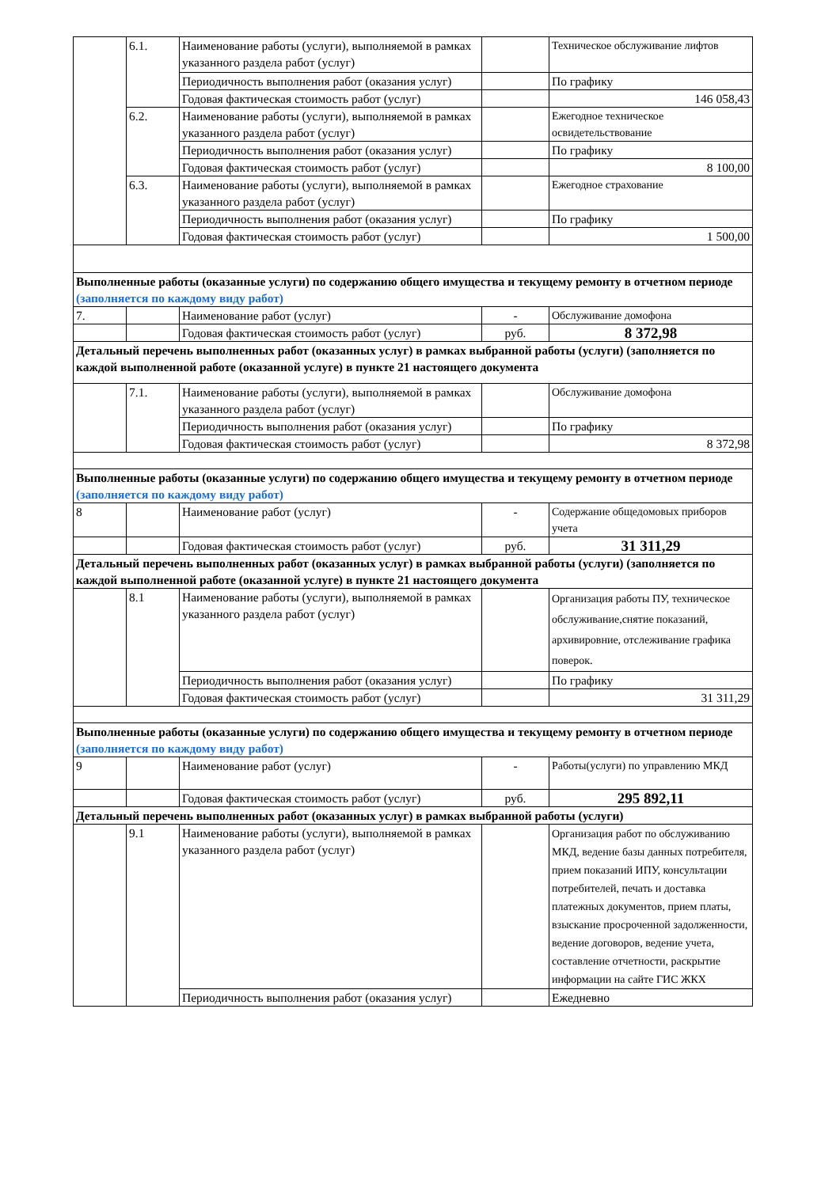| | 6.1. | Наименование работы (услуги), выполняемой в рамках указанного раздела работ (услуг) | | Техническое обслуживание лифтов |
| | | Периодичность выполнения работ (оказания услуг) | | По графику |
| | | Годовая фактическая стоимость работ (услуг) | | 146 058,43 |
| | 6.2. | Наименование работы (услуги), выполняемой в рамках указанного раздела работ (услуг) | | Ежегодное техническое освидетельствование |
| | | Периодичность выполнения работ (оказания услуг) | | По графику |
| | | Годовая фактическая стоимость работ (услуг) | | 8 100,00 |
| | 6.3. | Наименование работы (услуги), выполняемой в рамках указанного раздела работ (услуг) | | Ежегодное страхование |
| | | Периодичность выполнения работ (оказания услуг) | | По графику |
| | | Годовая фактическая стоимость работ (услуг) | | 1 500,00 |
| Выполненные работы (оказанные услуги) по содержанию общего имущества и текущему ремонту в отчетном периоде (заполняется по каждому виду работ) | | | | |
| 7. | | Наименование работ (услуг) | - | Обслуживание домофона |
| | | Годовая фактическая стоимость работ (услуг) | руб. | 8 372,98 |
| Детальный перечень выполненных работ (оказанных услуг) в рамках выбранной работы (услуги) (заполняется по каждой выполненной работе (оказанной услуге) в пункте 21 настоящего документа | | | | |
| | 7.1. | Наименование работы (услуги), выполняемой в рамках указанного раздела работ (услуг) | | Обслуживание домофона |
| | | Периодичность выполнения работ (оказания услуг) | | По графику |
| | | Годовая фактическая стоимость работ (услуг) | | 8 372,98 |
| Выполненные работы (оказанные услуги) по содержанию общего имущества и текущему ремонту в отчетном периоде (заполняется по каждому виду работ) | | | | |
| 8 | | Наименование работ (услуг) | - | Содержание общедомовых приборов учета |
| | | Годовая фактическая стоимость работ (услуг) | руб. | 31 311,29 |
| Детальный перечень выполненных работ (оказанных услуг) в рамках выбранной работы (услуги) (заполняется по каждой выполненной работе (оказанной услуге) в пункте 21 настоящего документа | | | | |
| | 8.1 | Наименование работы (услуги), выполняемой в рамках указанного раздела работ (услуг) | | Организация работы ПУ, техническое обслуживание,снятие показаний, архивировние, отслеживание графика поверок. |
| | | Периодичность выполнения работ (оказания услуг) | | По графику |
| | | Годовая фактическая стоимость работ (услуг) | | 31 311,29 |
| Выполненные работы (оказанные услуги) по содержанию общего имущества и текущему ремонту в отчетном периоде (заполняется по каждому виду работ) | | | | |
| 9 | | Наименование работ (услуг) | - | Работы(услуги) по управлению МКД |
| | | Годовая фактическая стоимость работ (услуг) | руб. | 295 892,11 |
| Детальный перечень выполненных работ (оказанных услуг) в рамках выбранной работы (услуги) | | | | |
| | 9.1 | Наименование работы (услуги), выполняемой в рамках указанного раздела работ (услуг) | | Организация работ по обслуживанию МКД, ведение базы данных потребителя, прием показаний ИПУ, консультации потребителей, печать и доставка платежных документов, прием платы, взыскание просроченной задолженности, ведение договоров, ведение учета, составление отчетности, раскрытие информации на сайте ГИС ЖКХ |
| | | Периодичность выполнения работ (оказания услуг) | | Ежедневно |